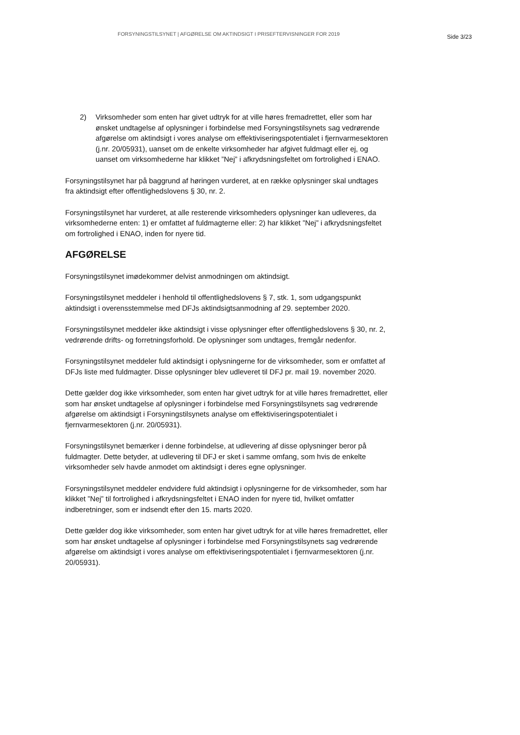FORSYNINGSTILSYNET | AFGØRELSE OM AKTINDSIGT I PRISEFTERVISNINGER FOR 2019
Side 3/23
2) Virksomheder som enten har givet udtryk for at ville høres fremadrettet, eller som har ønsket undtagelse af oplysninger i forbindelse med Forsyningstilsynets sag vedrørende afgørelse om aktindsigt i vores analyse om effektiviseringspotentialet i fjernvarmesektoren (j.nr. 20/05931), uanset om de enkelte virksomheder har afgivet fuldmagt eller ej, og uanset om virksomhederne har klikket ”Nej” i afkrydsningsfeltet om fortrolighed i ENAO.
Forsyningstilsynet har på baggrund af høringen vurderet, at en række oplysninger skal undtages fra aktindsigt efter offentlighedslovens § 30, nr. 2.
Forsyningstilsynet har vurderet, at alle resterende virksomheders oplysninger kan udleveres, da virksomhederne enten: 1) er omfattet af fuldmagterne eller: 2) har klikket ”Nej” i afkrydsningsfeltet om fortrolighed i ENAO, inden for nyere tid.
AFGØRELSE
Forsyningstilsynet imødekommer delvist anmodningen om aktindsigt.
Forsyningstilsynet meddeler i henhold til offentlighedslovens § 7, stk. 1, som udgangspunkt aktindsigt i overensstemmelse med DFJs aktindsigtsanmodning af 29. september 2020.
Forsyningstilsynet meddeler ikke aktindsigt i visse oplysninger efter offentlighedslovens § 30, nr. 2, vedrørende drifts- og forretningsforhold. De oplysninger som undtages, fremgår nedenfor.
Forsyningstilsynet meddeler fuld aktindsigt i oplysningerne for de virksomheder, som er omfattet af DFJs liste med fuldmagter. Disse oplysninger blev udleveret til DFJ pr. mail 19. november 2020.
Dette gælder dog ikke virksomheder, som enten har givet udtryk for at ville høres fremadrettet, eller som har ønsket undtagelse af oplysninger i forbindelse med Forsyningstilsynets sag vedrørende afgørelse om aktindsigt i Forsyningstilsynets analyse om effektiviseringspotentialet i fjernvarmesektoren (j.nr. 20/05931).
Forsyningstilsynet bemærker i denne forbindelse, at udlevering af disse oplysninger beror på fuldmagter. Dette betyder, at udlevering til DFJ er sket i samme omfang, som hvis de enkelte virksomheder selv havde anmodet om aktindsigt i deres egne oplysninger.
Forsyningstilsynet meddeler endvidere fuld aktindsigt i oplysningerne for de virksomheder, som har klikket ”Nej” til fortrolighed i afkrydsningsfeltet i ENAO inden for nyere tid, hvilket omfatter indberetninger, som er indsendt efter den 15. marts 2020.
Dette gælder dog ikke virksomheder, som enten har givet udtryk for at ville høres fremadrettet, eller som har ønsket undtagelse af oplysninger i forbindelse med Forsyningstilsynets sag vedrørende afgørelse om aktindsigt i vores analyse om effektiviseringspotentialet i fjernvarmesektoren (j.nr. 20/05931).